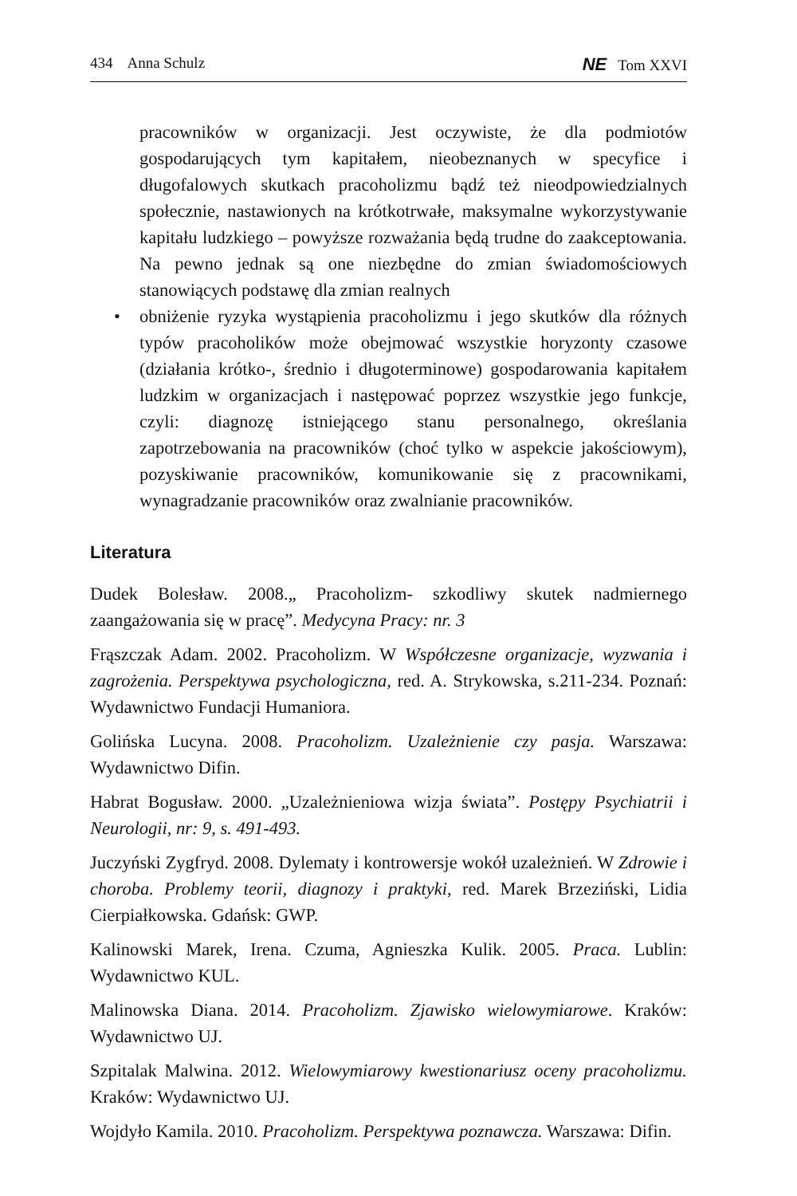434 Anna Schulz NE Tom XXVI
pracowników w organizacji. Jest oczywiste, że dla podmiotów gospodarujących tym kapitałem, nieobeznanych w specyfice i długofalowych skutkach pracoholizmu bądź też nieodpowiedzialnych społecznie, nastawionych na krótkotrwałe, maksymalne wykorzystywanie kapitału ludzkiego – powyższe rozważania będą trudne do zaakceptowania. Na pewno jednak są one niezbędne do zmian świadomościowych stanowiących podstawę dla zmian realnych
• obniżenie ryzyka wystąpienia pracoholizmu i jego skutków dla różnych typów pracoholików może obejmować wszystkie horyzonty czasowe (działania krótko-, średnio i długoterminowe) gospodarowania kapitałem ludzkim w organizacjach i następować poprzez wszystkie jego funkcje, czyli: diagnozę istniejącego stanu personalnego, określania zapotrzebowania na pracowników (choć tylko w aspekcie jakościowym), pozyskiwanie pracowników, komunikowanie się z pracownikami, wynagradzanie pracowników oraz zwalnianie pracowników.
Literatura
Dudek Bolesław. 2008.„ Pracoholizm- szkodliwy skutek nadmiernego zaangażowania się w pracę”. Medycyna Pracy: nr. 3
Frąszczak Adam. 2002. Pracoholizm. W Współczesne organizacje, wyzwania i zagrożenia. Perspektywa psychologiczna, red. A. Strykowska, s.211-234. Poznań: Wydawnictwo Fundacji Humaniora.
Golińska Lucyna. 2008. Pracoholizm. Uzależnienie czy pasja. Warszawa: Wydawnictwo Difin.
Habrat Bogusław. 2000. „Uzależnieniowa wizja świata”. Postępy Psychiatrii i Neurologii, nr: 9, s. 491-493.
Juczyński Zygfryd. 2008. Dylematy i kontrowersje wokół uzależnień. W Zdrowie i choroba. Problemy teorii, diagnozy i praktyki, red. Marek Brzeziński, Lidia Cierpiałkowska. Gdańsk: GWP.
Kalinowski Marek, Irena. Czuma, Agnieszka Kulik. 2005. Praca. Lublin: Wydawnictwo KUL.
Malinowska Diana. 2014. Pracoholizm. Zjawisko wielowymiarowe. Kraków: Wydawnictwo UJ.
Szpitalak Malwina. 2012. Wielowymiarowy kwestionariusz oceny pracoholizmu. Kraków: Wydawnictwo UJ.
Wojdyło Kamila. 2010. Pracoholizm. Perspektywa poznawcza. Warszawa: Difin.